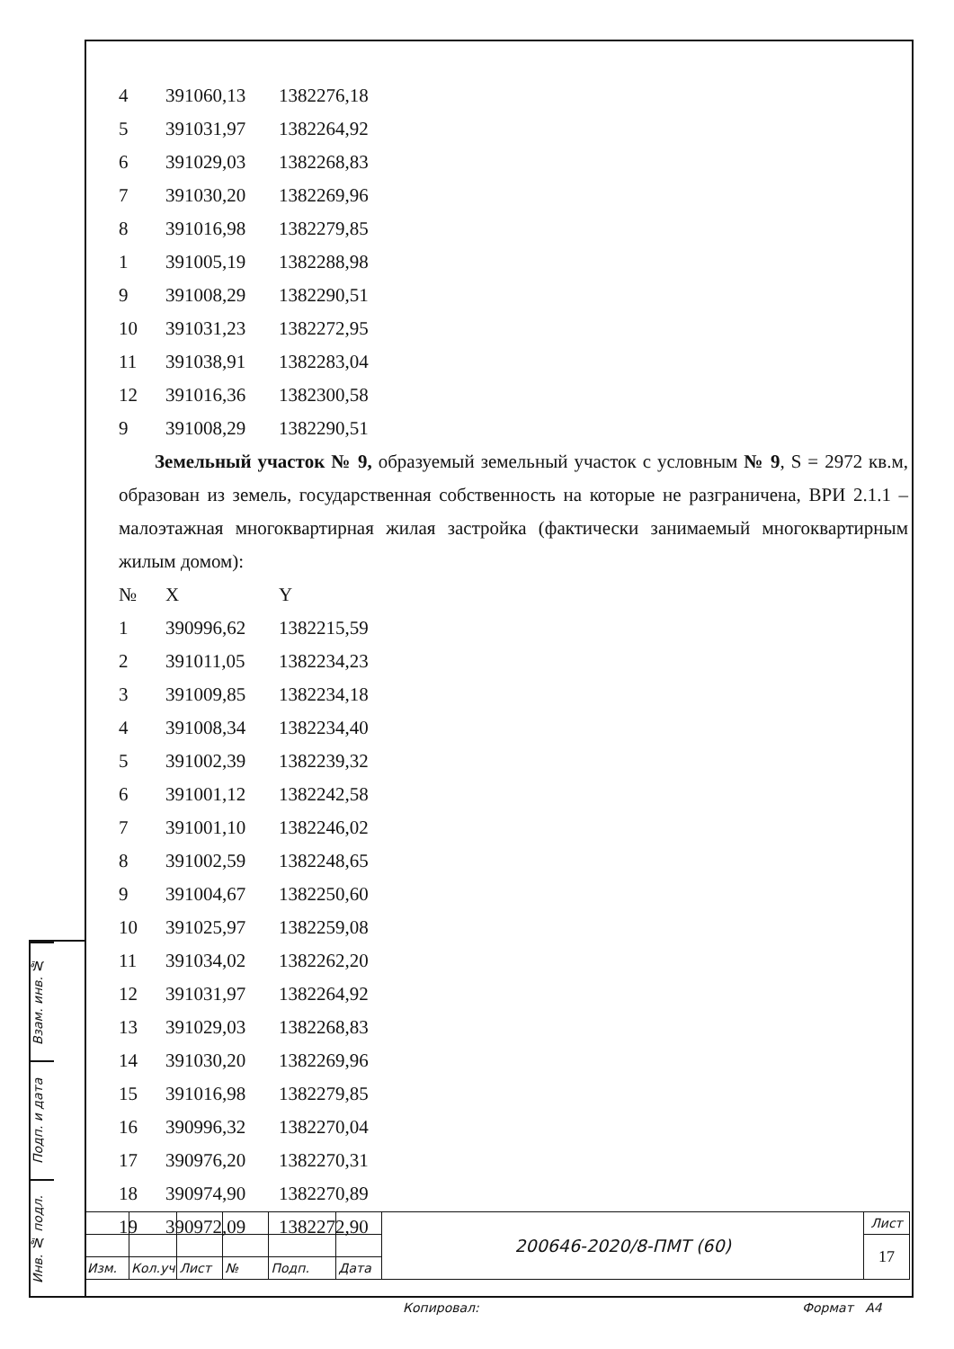| 4 | 391060,13 | 1382276,18 |
| 5 | 391031,97 | 1382264,92 |
| 6 | 391029,03 | 1382268,83 |
| 7 | 391030,20 | 1382269,96 |
| 8 | 391016,98 | 1382279,85 |
| 1 | 391005,19 | 1382288,98 |
| 9 | 391008,29 | 1382290,51 |
| 10 | 391031,23 | 1382272,95 |
| 11 | 391038,91 | 1382283,04 |
| 12 | 391016,36 | 1382300,58 |
| 9 | 391008,29 | 1382290,51 |
Земельный участок № 9, образуемый земельный участок с условным № 9, S = 2972 кв.м, образован из земель, государственная собственность на которые не разграничена, ВРИ 2.1.1 – малоэтажная многоквартирная жилая застройка (фактически занимаемый многоквартирным жилым домом):
| № | X | Y |
| 1 | 390996,62 | 1382215,59 |
| 2 | 391011,05 | 1382234,23 |
| 3 | 391009,85 | 1382234,18 |
| 4 | 391008,34 | 1382234,40 |
| 5 | 391002,39 | 1382239,32 |
| 6 | 391001,12 | 1382242,58 |
| 7 | 391001,10 | 1382246,02 |
| 8 | 391002,59 | 1382248,65 |
| 9 | 391004,67 | 1382250,60 |
| 10 | 391025,97 | 1382259,08 |
| 11 | 391034,02 | 1382262,20 |
| 12 | 391031,97 | 1382264,92 |
| 13 | 391029,03 | 1382268,83 |
| 14 | 391030,20 | 1382269,96 |
| 15 | 391016,98 | 1382279,85 |
| 16 | 390996,32 | 1382270,04 |
| 17 | 390976,20 | 1382270,31 |
| 18 | 390974,90 | 1382270,89 |
| 19 | 390972,09 | 1382272,90 |
Взам. инв. №
Подп. и дата
Инв. № подл.
| | | | | | | 200646-2020/8-ПМТ (60) | Лист |
| | | | | | | | 17 |
| Изм. | Кол.уч | Лист | № | Подп. | Дата | | |
Копировал: Формат А4